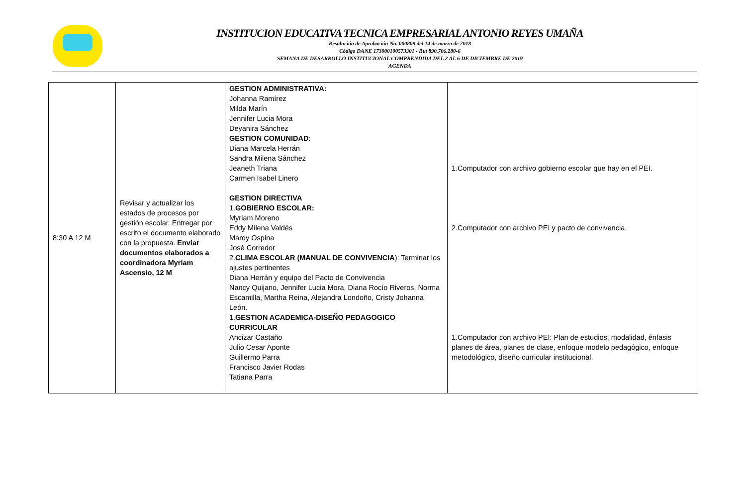INSTITUCION EDUCATIVA TECNICA EMPRESARIAL ANTONIO REYES UMAÑA
Resolución de Aprobación No. 000809 del 14 de marzo de 2018
Código DANE 173000100573301 - Rut 890.706.280-6
SEMANA DE DESARROLLO INSTITUCIONAL COMPRENDIDA DEL 2 AL 6 DE DICIEMBRE DE 2019
AGENDA
| 8:30 A 12 M | Revisar y actualizar los estados de procesos por gestión escolar. Entregar por escrito el documento elaborado con la propuesta. Enviar documentos elaborados a coordinadora Myriam Ascensio, 12 M | GESTION ADMINISTRATIVA: Johanna Ramírez Milda Marín Jennifer Lucia Mora Deyanira Sánchez GESTION COMUNIDAD : Diana Marcela Herrán Sandra Milena Sánchez Jeaneth Triana Carmen Isabel Linero GESTION DIRECTIVA 1. GOBIERNO ESCOLAR: Myriam Moreno Eddy Milena Valdés Mardy Ospina José Corredor 2. CLIMA ESCOLAR (MANUAL DE CONVIVENCIA ): Terminar los ajustes pertinentes Diana Herrán y equipo del Pacto de Convivencia Nancy Quijano, Jennifer Lucia Mora, Diana Rocío Riveros, Norma Escamilla, Martha Reina, Alejandra Londoño, Cristy Johanna León. 1. GESTION ACADEMICA-DISEÑO PEDAGOGICO CURRICULAR Ancizar Castaño Julio Cesar Aponte Guillermo Parra Francisco Javier Rodas Tatiana Parra | 1.Computador con archivo gobierno escolar que hay en el PEI. 2.Computador con archivo PEI y pacto de convivencia. 1.Computador con archivo PEI: Plan de estudios, modalidad, énfasis planes de área, planes de clase, enfoque modelo pedagógico, enfoque metodológico, diseño curricular institucional. |